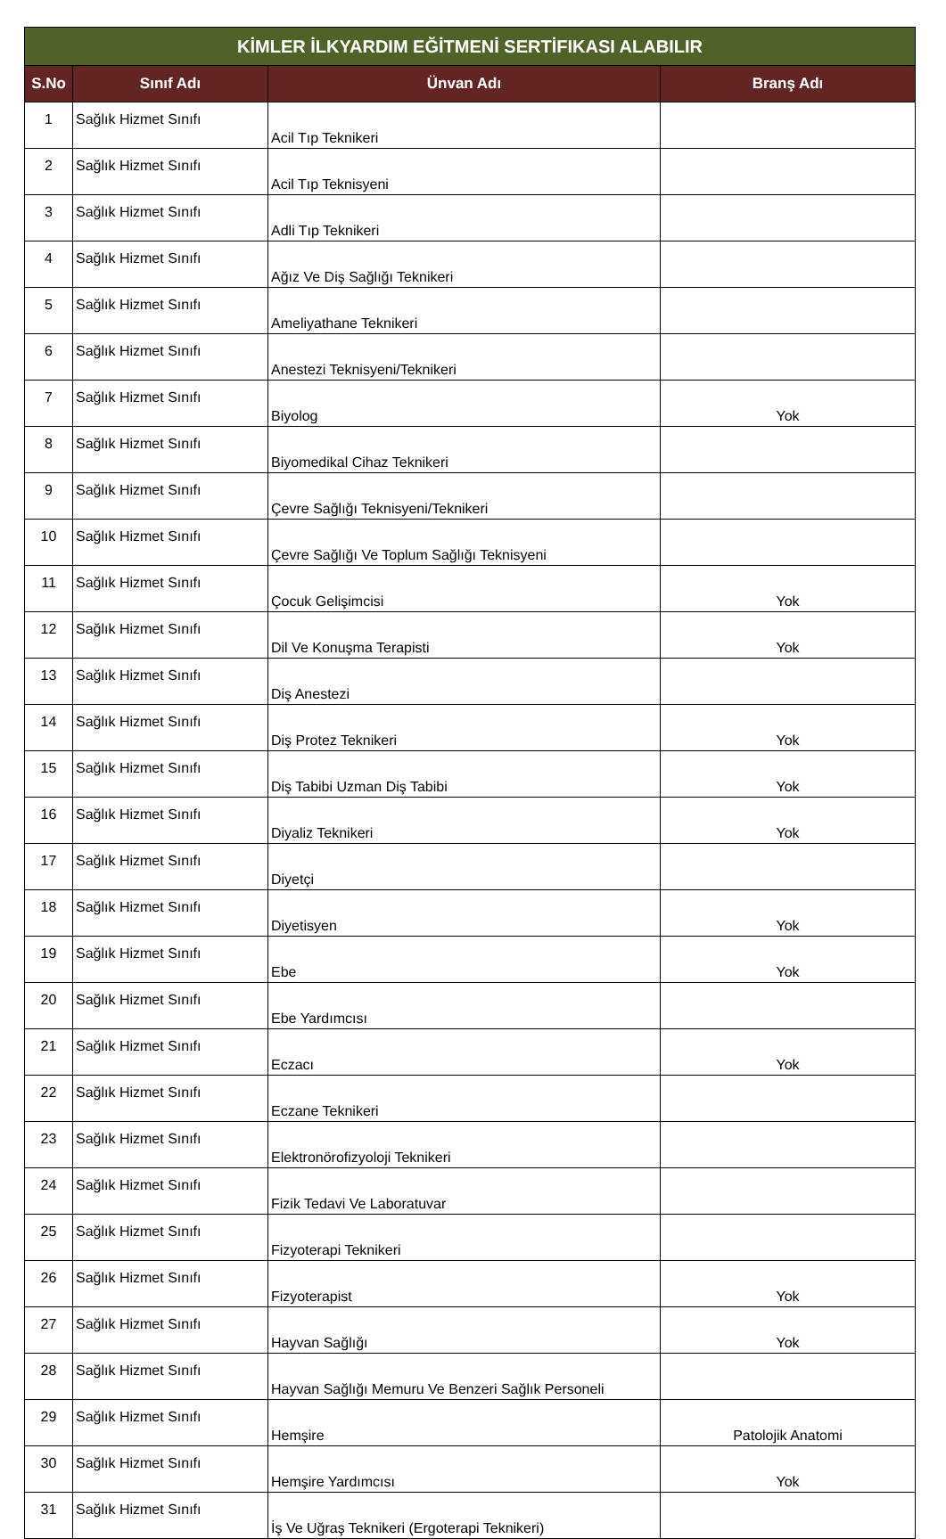| KİMLER İLKYARDIM EĞİTMENİ SERTİFIKASI ALABILIR | | | |
| --- | --- | --- | --- |
| S.No | Sınıf Adı | Ünvan Adı | Branş Adı |
| 1 | Sağlık Hizmet Sınıfı | Acil Tıp Teknikeri | |
| 2 | Sağlık Hizmet Sınıfı | Acil Tıp Teknisyeni | |
| 3 | Sağlık Hizmet Sınıfı | Adli Tıp Teknikeri | |
| 4 | Sağlık Hizmet Sınıfı | Ağız Ve Diş Sağlığı Teknikeri | |
| 5 | Sağlık Hizmet Sınıfı | Ameliyathane Teknikeri | |
| 6 | Sağlık Hizmet Sınıfı | Anestezi Teknisyeni/Teknikeri | |
| 7 | Sağlık Hizmet Sınıfı | Biyolog | Yok |
| 8 | Sağlık Hizmet Sınıfı | Biyomedikal Cihaz Teknikeri | |
| 9 | Sağlık Hizmet Sınıfı | Çevre Sağlığı Teknisyeni/Teknikeri | |
| 10 | Sağlık Hizmet Sınıfı | Çevre Sağlığı Ve Toplum Sağlığı Teknisyeni | |
| 11 | Sağlık Hizmet Sınıfı | Çocuk Gelişimcisi | Yok |
| 12 | Sağlık Hizmet Sınıfı | Dil Ve Konuşma Terapisti | Yok |
| 13 | Sağlık Hizmet Sınıfı | Diş Anestezi | |
| 14 | Sağlık Hizmet Sınıfı | Diş Protez Teknikeri | Yok |
| 15 | Sağlık Hizmet Sınıfı | Diş Tabibi Uzman Diş Tabibi | Yok |
| 16 | Sağlık Hizmet Sınıfı | Diyaliz Teknikeri | Yok |
| 17 | Sağlık Hizmet Sınıfı | Diyetçi | |
| 18 | Sağlık Hizmet Sınıfı | Diyetisyen | Yok |
| 19 | Sağlık Hizmet Sınıfı | Ebe | Yok |
| 20 | Sağlık Hizmet Sınıfı | Ebe Yardımcısı | |
| 21 | Sağlık Hizmet Sınıfı | Eczacı | Yok |
| 22 | Sağlık Hizmet Sınıfı | Eczane Teknikeri | |
| 23 | Sağlık Hizmet Sınıfı | Elektronörofizyoloji Teknikeri | |
| 24 | Sağlık Hizmet Sınıfı | Fizik Tedavi Ve Laboratuvar | |
| 25 | Sağlık Hizmet Sınıfı | Fizyoterapi Teknikeri | |
| 26 | Sağlık Hizmet Sınıfı | Fizyoterapist | Yok |
| 27 | Sağlık Hizmet Sınıfı | Hayvan Sağlığı | Yok |
| 28 | Sağlık Hizmet Sınıfı | Hayvan Sağlığı Memuru Ve Benzeri Sağlık Personeli | |
| 29 | Sağlık Hizmet Sınıfı | Hemşire | Patolojik Anatomi |
| 30 | Sağlık Hizmet Sınıfı | Hemşire Yardımcısı | Yok |
| 31 | Sağlık Hizmet Sınıfı | İş Ve Uğraş Teknikeri (Ergoterapi Teknikeri) | |